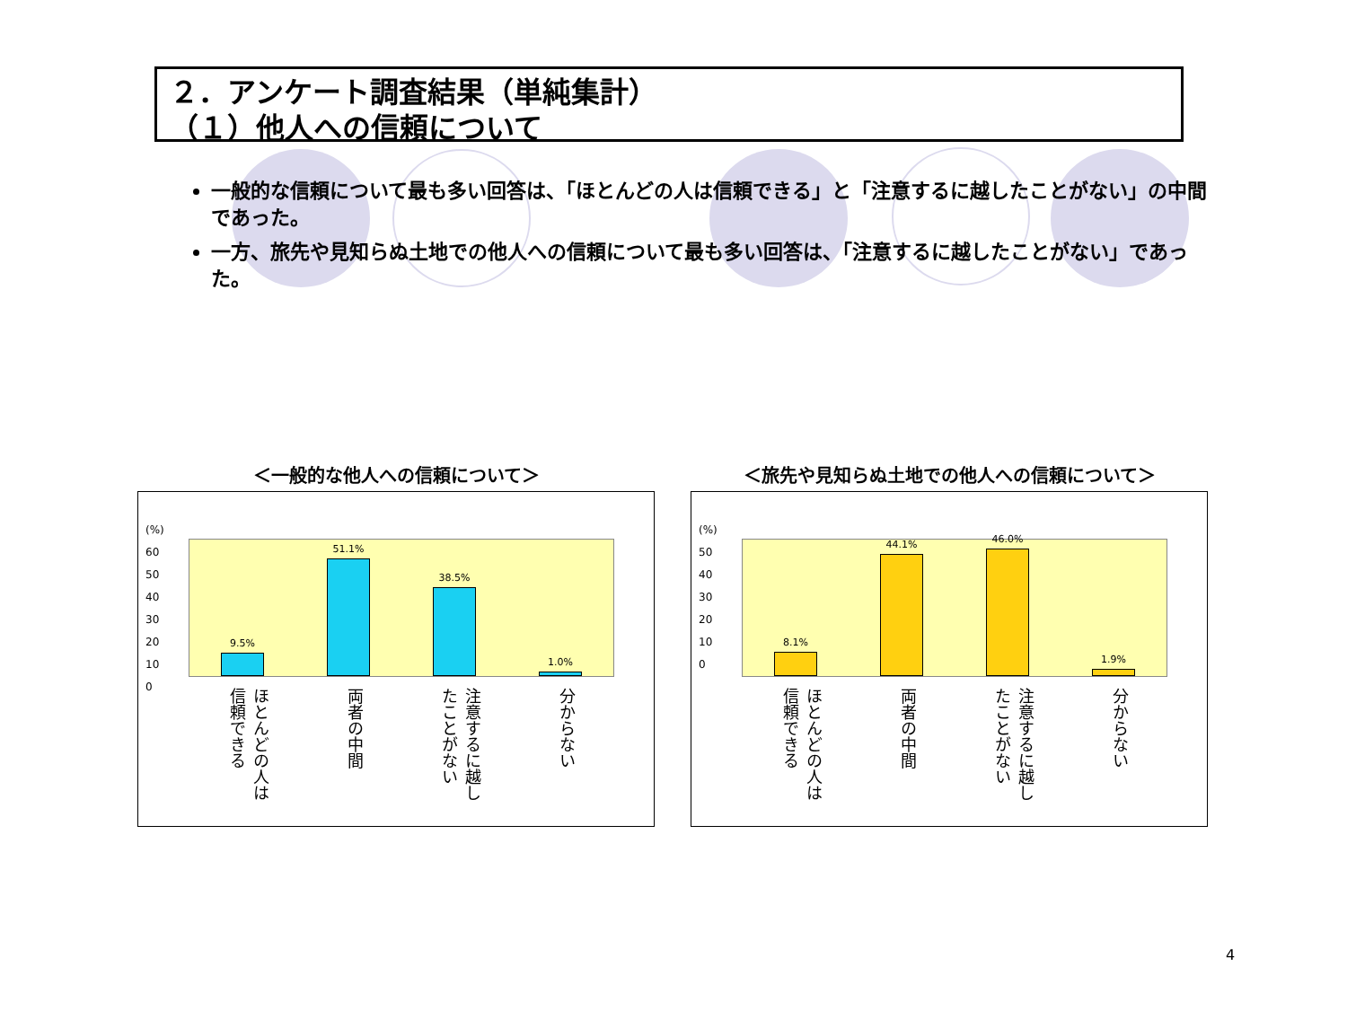２．アンケート調査結果（単純集計）
（１）他人への信頼について
一般的な信頼について最も多い回答は、「ほとんどの人は信頼できる」と「注意するに越したことがない」の中間であった。
一方、旅先や見知らぬ土地での他人への信頼について最も多い回答は、「注意するに越したことがない」であった。
＜一般的な他人への信頼について＞
(%)
60
50
40
30
20
10
0
9.5%
51.1%
38.5%
1.0%
ほとんどの人は信頼できる
両者の中間
注意するに越したことがない
分からない
＜旅先や見知らぬ土地での他人への信頼について＞
(%)
50
40
30
20
10
0
8.1%
44.1%
46.0%
1.9%
ほとんどの人は信頼できる
両者の中間
注意するに越したことがない
分からない
4